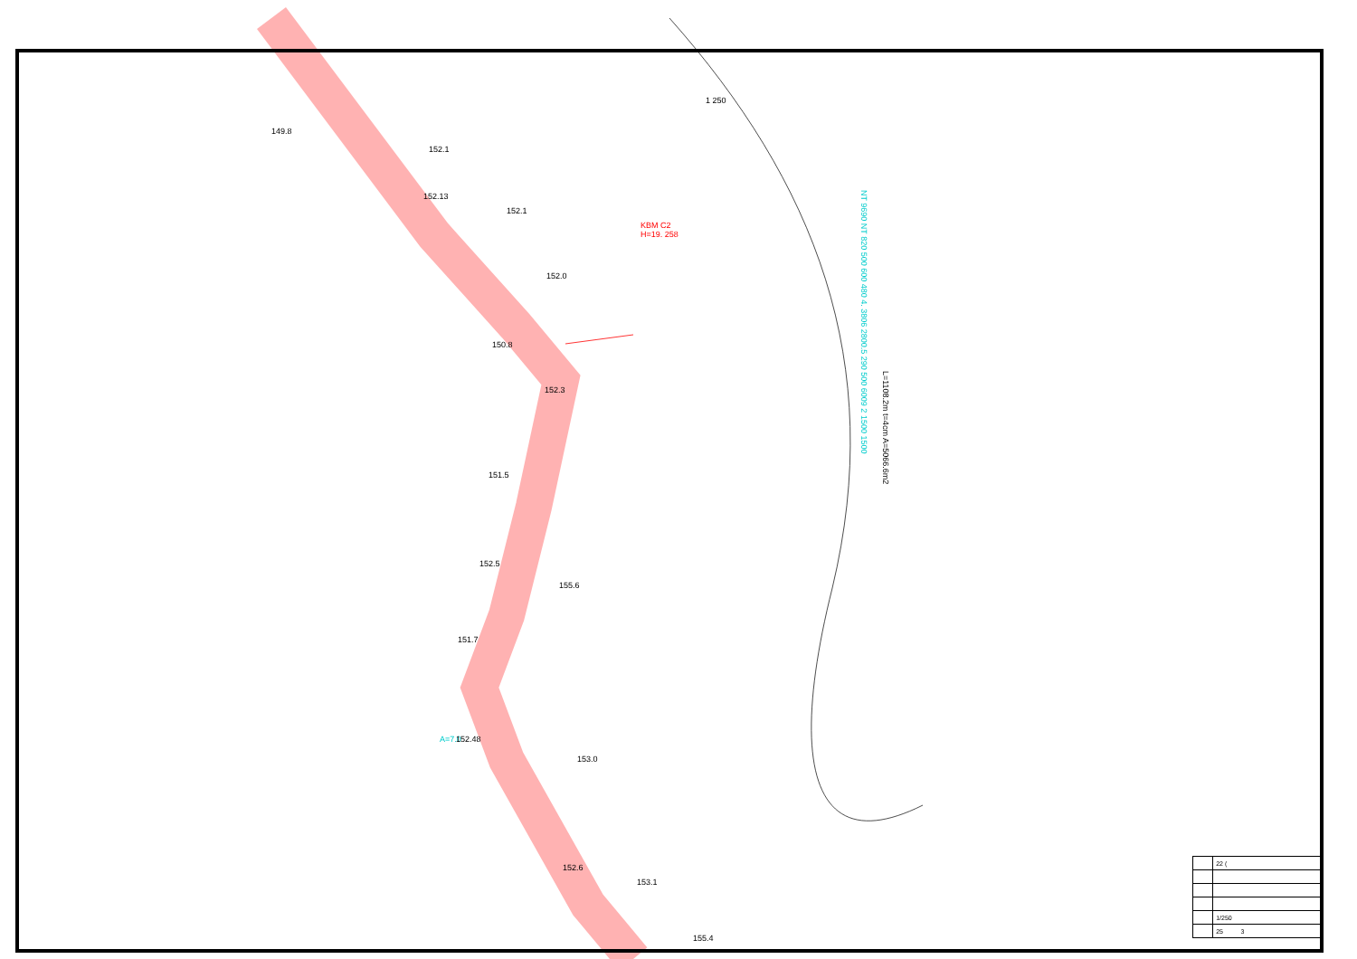1 250
KBM C2
H=19. 258
149.8
152.1
152.13
152.1
152.0
150.8
152.3
151.5
152.5
155.6
151.7
A=7.0 152.48
153.0
152.6
153.1
155.4
NT 9690 NT 820 500 600 480 4. 3806 2800.5 290 500 6009 2 1500 1500
L=1108.2m t=4cm A=5066.6m2
| | 22 ( |
| | 1/250 |
| | 25 3 |